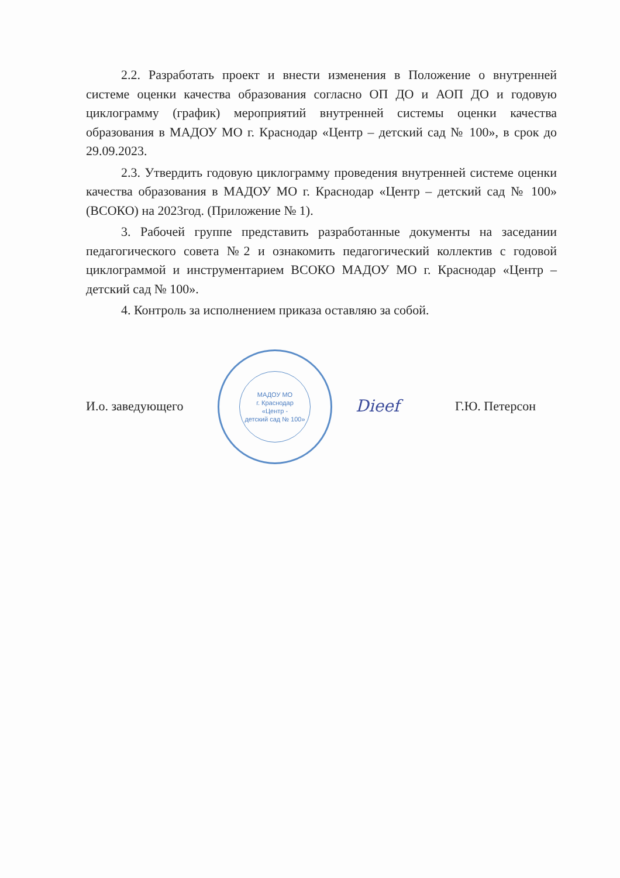2.2. Разработать проект и внести изменения в Положение о внутренней системе оценки качества образования согласно ОП ДО и АОП ДО и годовую циклограмму (график) мероприятий внутренней системы оценки качества образования в МАДОУ МО г. Краснодар «Центр – детский сад № 100», в срок до 29.09.2023.
2.3. Утвердить годовую циклограмму проведения внутренней системе оценки качества образования в МАДОУ МО г. Краснодар «Центр – детский сад № 100» (ВСОКО) на 2023год. (Приложение № 1).
3. Рабочей группе представить разработанные документы на заседании педагогического совета №2 и ознакомить педагогический коллектив с годовой циклограммой и инструментарием ВСОКО МАДОУ МО г. Краснодар «Центр – детский сад № 100».
4. Контроль за исполнением приказа оставляю за собой.
И.о. заведующего
МАДОУ МО
г. Краснодар
«Центр -
детский сад № 100»
Dieef
Г.Ю. Петерсон